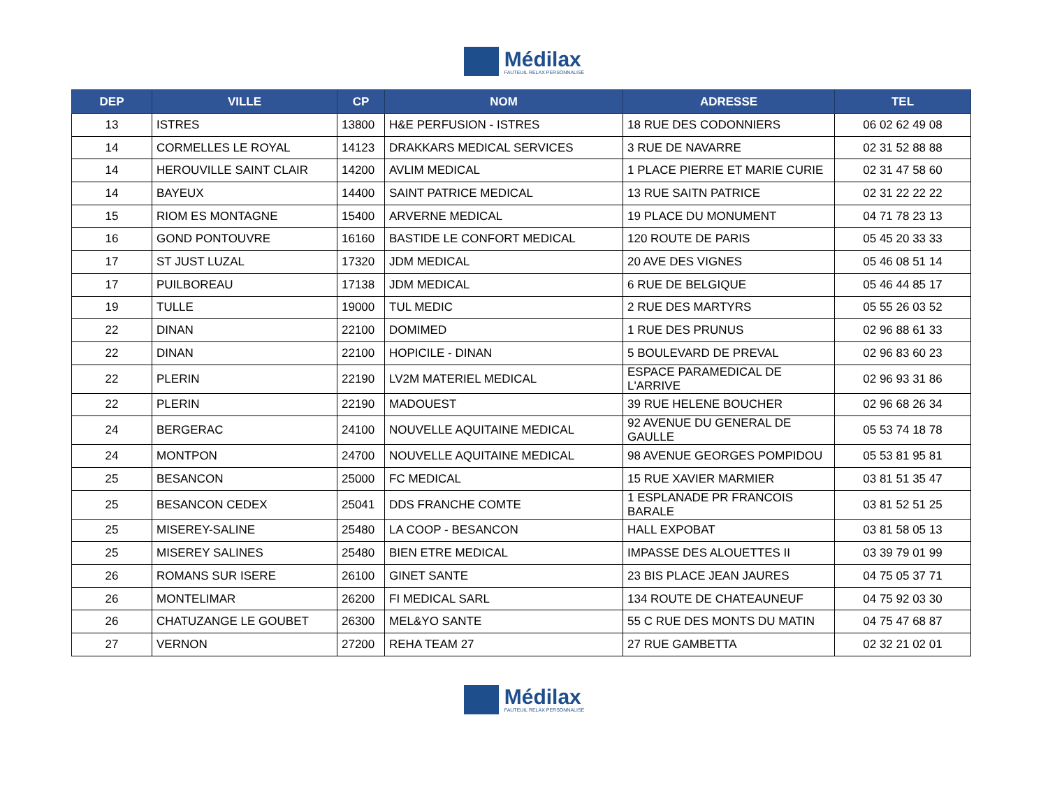Médilax
FAUTEUIL RELAX PERSONNALISÉ
| DEP | VILLE | CP | NOM | ADRESSE | TEL |
| --- | --- | --- | --- | --- | --- |
| 13 | ISTRES | 13800 | H&E PERFUSION - ISTRES | 18 RUE DES CODONNIERS | 06 02 62 49 08 |
| 14 | CORMELLES LE ROYAL | 14123 | DRAKKARS MEDICAL SERVICES | 3 RUE DE NAVARRE | 02 31 52 88 88 |
| 14 | HEROUVILLE SAINT CLAIR | 14200 | AVLIM MEDICAL | 1 PLACE PIERRE ET MARIE CURIE | 02 31 47 58 60 |
| 14 | BAYEUX | 14400 | SAINT PATRICE MEDICAL | 13 RUE SAITN PATRICE | 02 31 22 22 22 |
| 15 | RIOM ES MONTAGNE | 15400 | ARVERNE MEDICAL | 19 PLACE DU MONUMENT | 04 71 78 23 13 |
| 16 | GOND PONTOUVRE | 16160 | BASTIDE LE CONFORT MEDICAL | 120 ROUTE DE PARIS | 05 45 20 33 33 |
| 17 | ST JUST LUZAL | 17320 | JDM MEDICAL | 20 AVE DES VIGNES | 05 46 08 51 14 |
| 17 | PUILBOREAU | 17138 | JDM MEDICAL | 6 RUE DE BELGIQUE | 05 46 44 85 17 |
| 19 | TULLE | 19000 | TUL MEDIC | 2 RUE DES MARTYRS | 05 55 26 03 52 |
| 22 | DINAN | 22100 | DOMIMED | 1 RUE DES PRUNUS | 02 96 88 61 33 |
| 22 | DINAN | 22100 | HOPICILE - DINAN | 5 BOULEVARD DE PREVAL | 02 96 83 60 23 |
| 22 | PLERIN | 22190 | LV2M MATERIEL MEDICAL | ESPACE PARAMEDICAL DE L'ARRIVE | 02 96 93 31 86 |
| 22 | PLERIN | 22190 | MADOUEST | 39 RUE HELENE BOUCHER | 02 96 68 26 34 |
| 24 | BERGERAC | 24100 | NOUVELLE AQUITAINE MEDICAL | 92 AVENUE DU GENERAL DE GAULLE | 05 53 74 18 78 |
| 24 | MONTPON | 24700 | NOUVELLE AQUITAINE MEDICAL | 98 AVENUE GEORGES POMPIDOU | 05 53 81 95 81 |
| 25 | BESANCON | 25000 | FC MEDICAL | 15 RUE XAVIER MARMIER | 03 81 51 35 47 |
| 25 | BESANCON CEDEX | 25041 | DDS FRANCHE COMTE | 1 ESPLANADE PR FRANCOIS BARALE | 03 81 52 51 25 |
| 25 | MISEREY-SALINE | 25480 | LA COOP - BESANCON | HALL EXPOBAT | 03 81 58 05 13 |
| 25 | MISEREY SALINES | 25480 | BIEN ETRE MEDICAL | IMPASSE DES ALOUETTES II | 03 39 79 01 99 |
| 26 | ROMANS SUR ISERE | 26100 | GINET SANTE | 23 BIS PLACE JEAN JAURES | 04 75 05 37 71 |
| 26 | MONTELIMAR | 26200 | FI MEDICAL SARL | 134 ROUTE DE CHATEAUNEUF | 04 75 92 03 30 |
| 26 | CHATUZANGE LE GOUBET | 26300 | MEL&YO SANTE | 55 C RUE DES MONTS DU MATIN | 04 75 47 68 87 |
| 27 | VERNON | 27200 | REHA TEAM 27 | 27 RUE GAMBETTA | 02 32 21 02 01 |
Médilax
FAUTEUIL RELAX PERSONNALISÉ